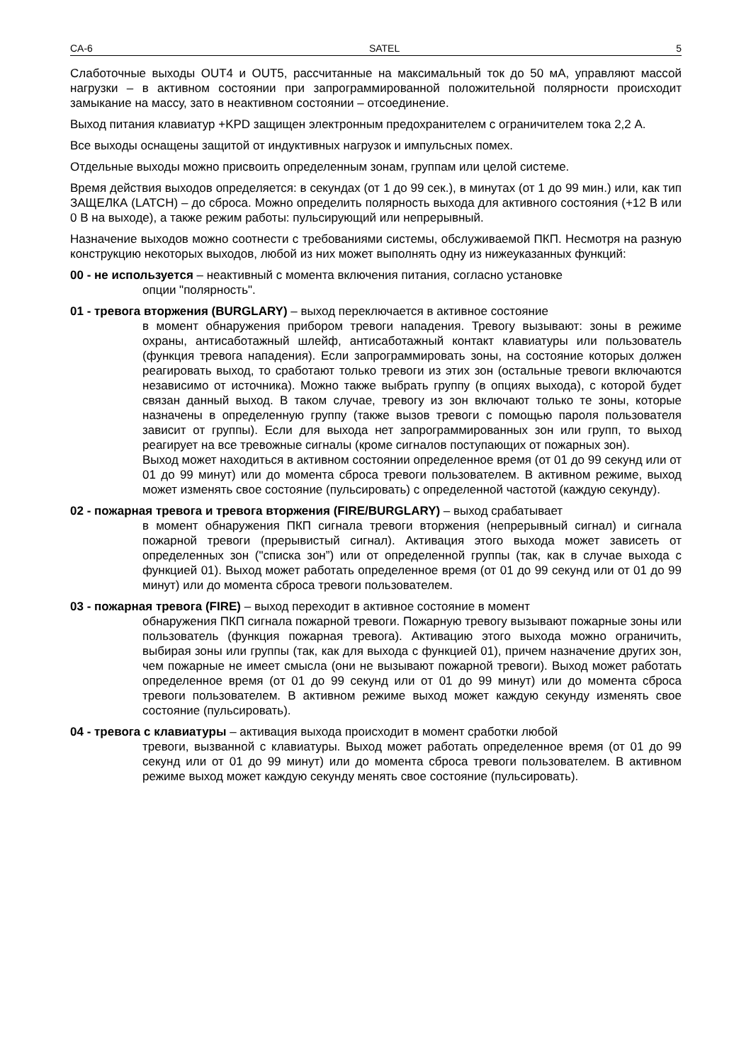CA-6 SATEL 5
Слаботочные выходы OUT4 и OUT5, рассчитанные на максимальный ток до 50 мА, управляют массой нагрузки – в активном состоянии при запрограммированной положительной полярности происходит замыкание на массу, зато в неактивном состоянии – отсоединение.
Выход питания клавиатур +KPD защищен электронным предохранителем с ограничителем тока 2,2 А.
Все выходы оснащены защитой от индуктивных нагрузок и импульсных помех.
Отдельные выходы можно присвоить определенным зонам, группам или целой системе.
Время действия выходов определяется: в секундах (от 1 до 99 сек.), в минутах (от 1 до 99 мин.) или, как тип ЗАЩЕЛКА (LATCH) – до сброса. Можно определить полярность выхода для активного состояния (+12 В или 0 В на выходе), а также режим работы: пульсирующий или непрерывный.
Назначение выходов можно соотнести с требованиями системы, обслуживаемой ПКП. Несмотря на разную конструкцию некоторых выходов, любой из них может выполнять одну из нижеуказанных функций:
00 - не используется – неактивный с момента включения питания, согласно установке
опции "полярность".
01 - тревога вторжения (BURGLARY) – выход переключается в активное состояние
в момент обнаружения прибором тревоги нападения. Тревогу вызывают: зоны в режиме охраны, антисаботажный шлейф, антисаботажный контакт клавиатуры или пользователь (функция тревога нападения). Если запрограммировать зоны, на состояние которых должен реагировать выход, то сработают только тревоги из этих зон (остальные тревоги включаются независимо от источника). Можно также выбрать группу (в опциях выхода), с которой будет связан данный выход. В таком случае, тревогу из зон включают только те зоны, которые назначены в определенную группу (также вызов тревоги с помощью пароля пользователя зависит от группы). Если для выхода нет запрограммированных зон или групп, то выход реагирует на все тревожные сигналы (кроме сигналов поступающих от пожарных зон).
Выход может находиться в активном состоянии определенное время (от 01 до 99 секунд или от 01 до 99 минут) или до момента сброса тревоги пользователем. В активном режиме, выход может изменять свое состояние (пульсировать) с определенной частотой (каждую секунду).
02 - пожарная тревога и тревога вторжения (FIRE/BURGLARY) – выход срабатывает
в момент обнаружения ПКП сигнала тревоги вторжения (непрерывный сигнал) и сигнала пожарной тревоги (прерывистый сигнал). Активация этого выхода может зависеть от определенных зон ("списка зон”) или от определенной группы (так, как в случае выхода с функцией 01). Выход может работать определенное время (от 01 до 99 секунд или от 01 до 99 минут) или до момента сброса тревоги пользователем.
03 - пожарная тревога (FIRE) – выход переходит в активное состояние в момент
обнаружения ПКП сигнала пожарной тревоги. Пожарную тревогу вызывают пожарные зоны или пользователь (функция пожарная тревога). Активацию этого выхода можно ограничить, выбирая зоны или группы (так, как для выхода с функцией 01), причем назначение других зон, чем пожарные не имеет смысла (они не вызывают пожарной тревоги). Выход может работать определенное время (от 01 до 99 секунд или от 01 до 99 минут) или до момента сброса тревоги пользователем. В активном режиме выход может каждую секунду изменять свое состояние (пульсировать).
04 - тревога с клавиатуры – активация выхода происходит в момент сработки любой
тревоги, вызванной с клавиатуры. Выход может работать определенное время (от 01 до 99 секунд или от 01 до 99 минут) или до момента сброса тревоги пользователем. В активном режиме выход может каждую секунду менять свое состояние (пульсировать).